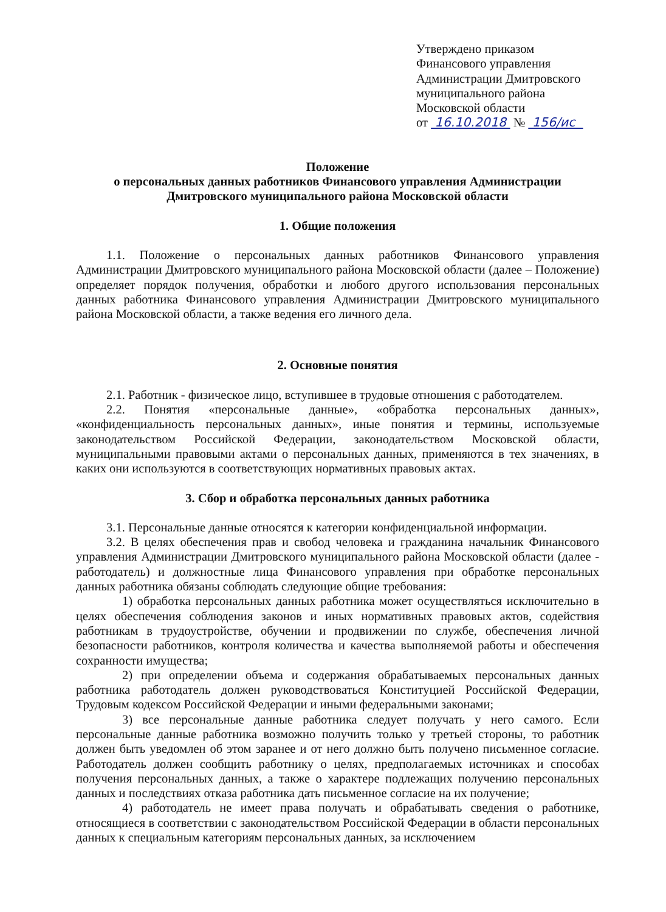Утверждено приказом
Финансового управления
Администрации Дмитровского
муниципального района
Московской области
от 16.10.2018 № 156/ис
Положение
о персональных данных работников Финансового управления Администрации Дмитровского муниципального района Московской области
1. Общие положения
1.1. Положение о персональных данных работников Финансового управления Администрации Дмитровского муниципального района Московской области (далее – Положение) определяет порядок получения, обработки и любого другого использования персональных данных работника Финансового управления Администрации Дмитровского муниципального района Московской области, а также ведения его личного дела.
2. Основные понятия
2.1. Работник - физическое лицо, вступившее в трудовые отношения с работодателем.
2.2. Понятия «персональные данные», «обработка персональных данных», «конфиденциальность персональных данных», иные понятия и термины, используемые законодательством Российской Федерации, законодательством Московской области, муниципальными правовыми актами о персональных данных, применяются в тех значениях, в каких они используются в соответствующих нормативных правовых актах.
3. Сбор и обработка персональных данных работника
3.1. Персональные данные относятся к категории конфиденциальной информации.
3.2. В целях обеспечения прав и свобод человека и гражданина начальник Финансового управления Администрации Дмитровского муниципального района Московской области (далее - работодатель) и должностные лица Финансового управления при обработке персональных данных работника обязаны соблюдать следующие общие требования:
1) обработка персональных данных работника может осуществляться исключительно в целях обеспечения соблюдения законов и иных нормативных правовых актов, содействия работникам в трудоустройстве, обучении и продвижении по службе, обеспечения личной безопасности работников, контроля количества и качества выполняемой работы и обеспечения сохранности имущества;
2) при определении объема и содержания обрабатываемых персональных данных работника работодатель должен руководствоваться Конституцией Российской Федерации, Трудовым кодексом Российской Федерации и иными федеральными законами;
3) все персональные данные работника следует получать у него самого. Если персональные данные работника возможно получить только у третьей стороны, то работник должен быть уведомлен об этом заранее и от него должно быть получено письменное согласие. Работодатель должен сообщить работнику о целях, предполагаемых источниках и способах получения персональных данных, а также о характере подлежащих получению персональных данных и последствиях отказа работника дать письменное согласие на их получение;
4) работодатель не имеет права получать и обрабатывать сведения о работнике, относящиеся в соответствии с законодательством Российской Федерации в области персональных данных к специальным категориям персональных данных, за исключением